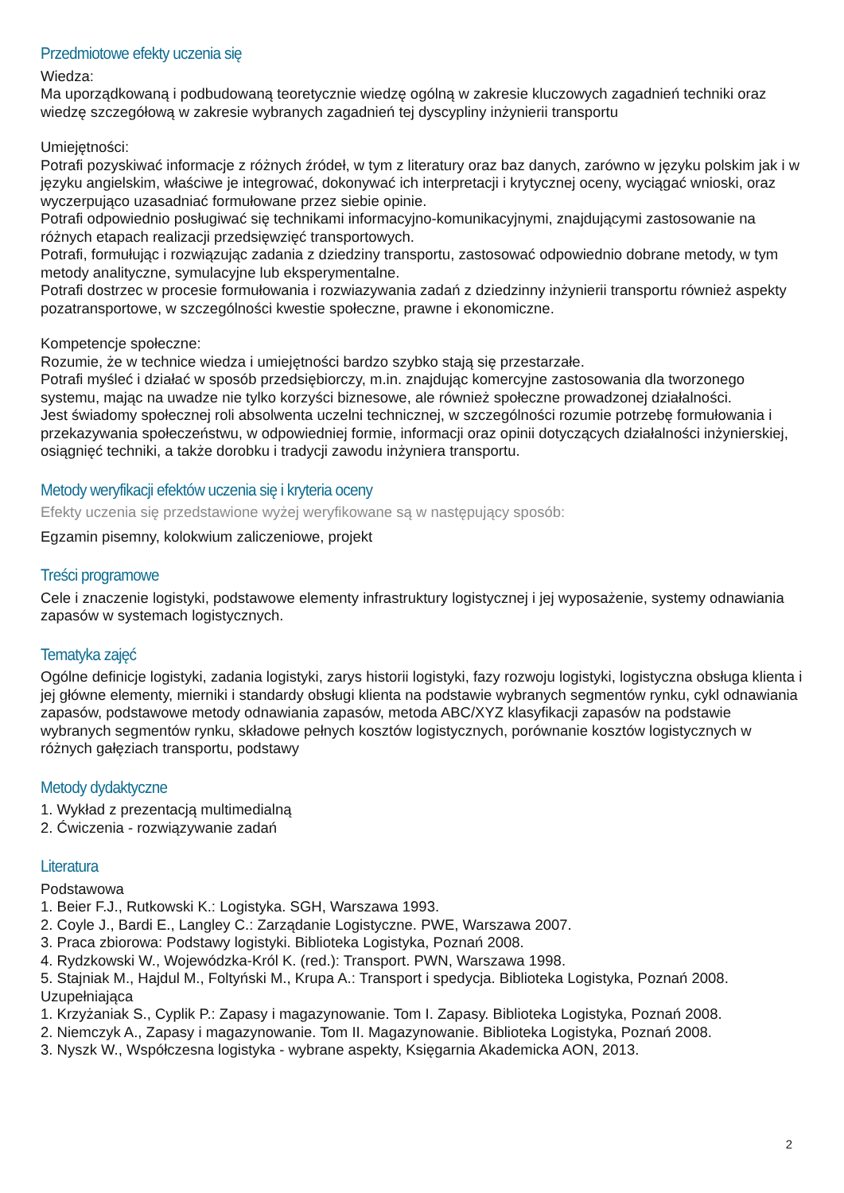Przedmiotowe efekty uczenia się
Wiedza:
Ma uporządkowaną i podbudowaną teoretycznie wiedzę ogólną w zakresie kluczowych zagadnień techniki oraz wiedzę szczegółową w zakresie wybranych zagadnień tej dyscypliny inżynierii transportu
Umiejętności:
Potrafi pozyskiwać informacje z różnych źródeł, w tym z literatury oraz baz danych, zarówno w języku polskim jak i w języku angielskim, właściwe je integrować, dokonywać ich interpretacji i krytycznej oceny, wyciągać wnioski, oraz wyczerpująco uzasadniać formułowane przez siebie opinie.
Potrafi odpowiednio posługiwać się technikami informacyjno-komunikacyjnymi, znajdującymi zastosowanie na różnych etapach realizacji przedsięwzięć transportowych.
Potrafi, formułując i rozwiązując zadania z dziedziny transportu, zastosować odpowiednio dobrane metody, w tym metody analityczne, symulacyjne lub eksperymentalne.
Potrafi dostrzec w procesie formułowania i rozwiazywania zadań z dziedzinny inżynierii transportu również aspekty pozatransportowe, w szczególności kwestie społeczne, prawne i ekonomiczne.
Kompetencje społeczne:
Rozumie, że w technice wiedza i umiejętności bardzo szybko stają się przestarzałe.
Potrafi myśleć i działać w sposób przedsiębiorczy, m.in. znajdując komercyjne zastosowania dla tworzonego systemu, mając na uwadze nie tylko korzyści biznesowe, ale również społeczne prowadzonej działalności.
Jest świadomy społecznej roli absolwenta uczelni technicznej, w szczególności rozumie potrzebę formułowania i przekazywania społeczeństwu, w odpowiedniej formie, informacji oraz opinii dotyczących działalności inżynierskiej, osiągnięć techniki, a także dorobku i tradycji zawodu inżyniera transportu.
Metody weryfikacji efektów uczenia się i kryteria oceny
Efekty uczenia się przedstawione wyżej weryfikowane są w następujący sposób:
Egzamin pisemny, kolokwium zaliczeniowe, projekt
Treści programowe
Cele i znaczenie logistyki, podstawowe elementy infrastruktury logistycznej i jej wyposażenie, systemy odnawiania zapasów w systemach logistycznych.
Tematyka zajęć
Ogólne definicje logistyki, zadania logistyki, zarys historii logistyki, fazy rozwoju logistyki, logistyczna obsługa klienta i jej główne elementy, mierniki i standardy obsługi klienta na podstawie wybranych segmentów rynku, cykl odnawiania zapasów, podstawowe metody odnawiania zapasów, metoda ABC/XYZ klasyfikacji zapasów na podstawie wybranych segmentów rynku, składowe pełnych kosztów logistycznych, porównanie kosztów logistycznych w różnych gałęziach transportu, podstawy
Metody dydaktyczne
1. Wykład z prezentacją multimedialną
2. Ćwiczenia - rozwiązywanie zadań
Literatura
Podstawowa
1. Beier F.J., Rutkowski K.: Logistyka. SGH, Warszawa 1993.
2. Coyle J., Bardi E., Langley C.: Zarządanie Logistyczne. PWE, Warszawa 2007.
3. Praca zbiorowa: Podstawy logistyki. Biblioteka Logistyka, Poznań 2008.
4. Rydzkowski W., Wojewódzka-Król K. (red.): Transport. PWN, Warszawa 1998.
5. Stajniak M., Hajdul M., Foltyński M., Krupa A.: Transport i spedycja. Biblioteka Logistyka, Poznań 2008.
Uzupełniająca
1. Krzyżaniak S., Cyplik P.: Zapasy i magazynowanie. Tom I. Zapasy. Biblioteka Logistyka, Poznań 2008.
2. Niemczyk A., Zapasy i magazynowanie. Tom II. Magazynowanie. Biblioteka Logistyka, Poznań 2008.
3. Nyszk W., Współczesna logistyka - wybrane aspekty, Księgarnia Akademicka AON, 2013.
2